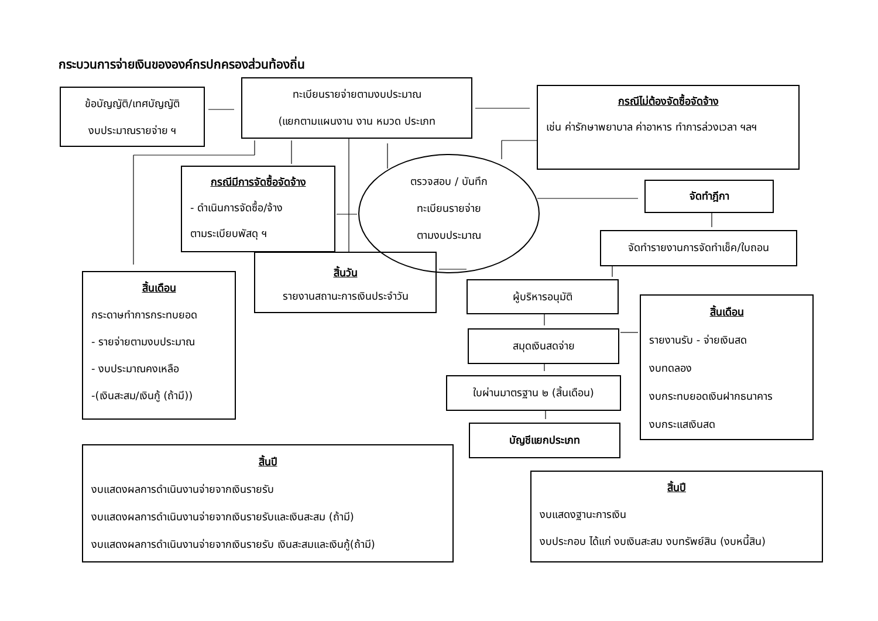กระบวนการจ่ายเงินขององค์กรปกครองส่วนท้องถิ่น
ข้อบัญญัติ/เทศบัญญัติ
งบประมาณรายจ่าย ฯ
ทะเบียนรายจ่ายตามงบประมาณ
(แยกตามแผนงาน งาน หมวด ประเภท
กรณีไม่ต้องจัดซื้อจัดจ้าง
เช่น ค่ารักษาพยาบาล ค่าอาหาร ทำการล่วงเวลา ฯลฯ
กรณีมีการจัดซื้อจัดจ้าง
- ดำเนินการจัดซื้อ/จ้าง
ตามระเบียบพัสดุ ฯ
สิ้นวัน
รายงานสถานะการเงินประจำวัน
ตรวจสอบ / บันทึก
ทะเบียนรายจ่าย
ตามงบประมาณ
จัดทำฎีกา
จัดทำรายงานการจัดทำเช็ค/ใบถอน
สิ้นเดือน
กระดาษทำการกระทบยอด
- รายจ่ายตามงบประมาณ
- งบประมาณคงเหลือ
-(เงินสะสม/เงินกู้ (ถ้ามี))
ผู้บริหารอนุมัติ
สมุดเงินสดจ่าย
ใบผ่านมาตรฐาน ๒ (สิ้นเดือน)
บัญชีแยกประเภท
สิ้นเดือน
รายงานรับ - จ่ายเงินสด
งบทดลอง
งบกระทบยอดเงินฝากธนาคาร
งบกระแสเงินสด
สิ้นปี
งบแสดงผลการดำเนินงานจ่ายจากเงินรายรับ
งบแสดงผลการดำเนินงานจ่ายจากเงินรายรับและเงินสะสม (ถ้ามี)
งบแสดงผลการดำเนินงานจ่ายจากเงินรายรับ เงินสะสมและเงินกู้(ถ้ามี)
สิ้นปี
งบแสดงฐานะการเงิน
งบประกอบ ได้แก่ งบเงินสะสม งบทรัพย์สิน (งบหนี้สิน)